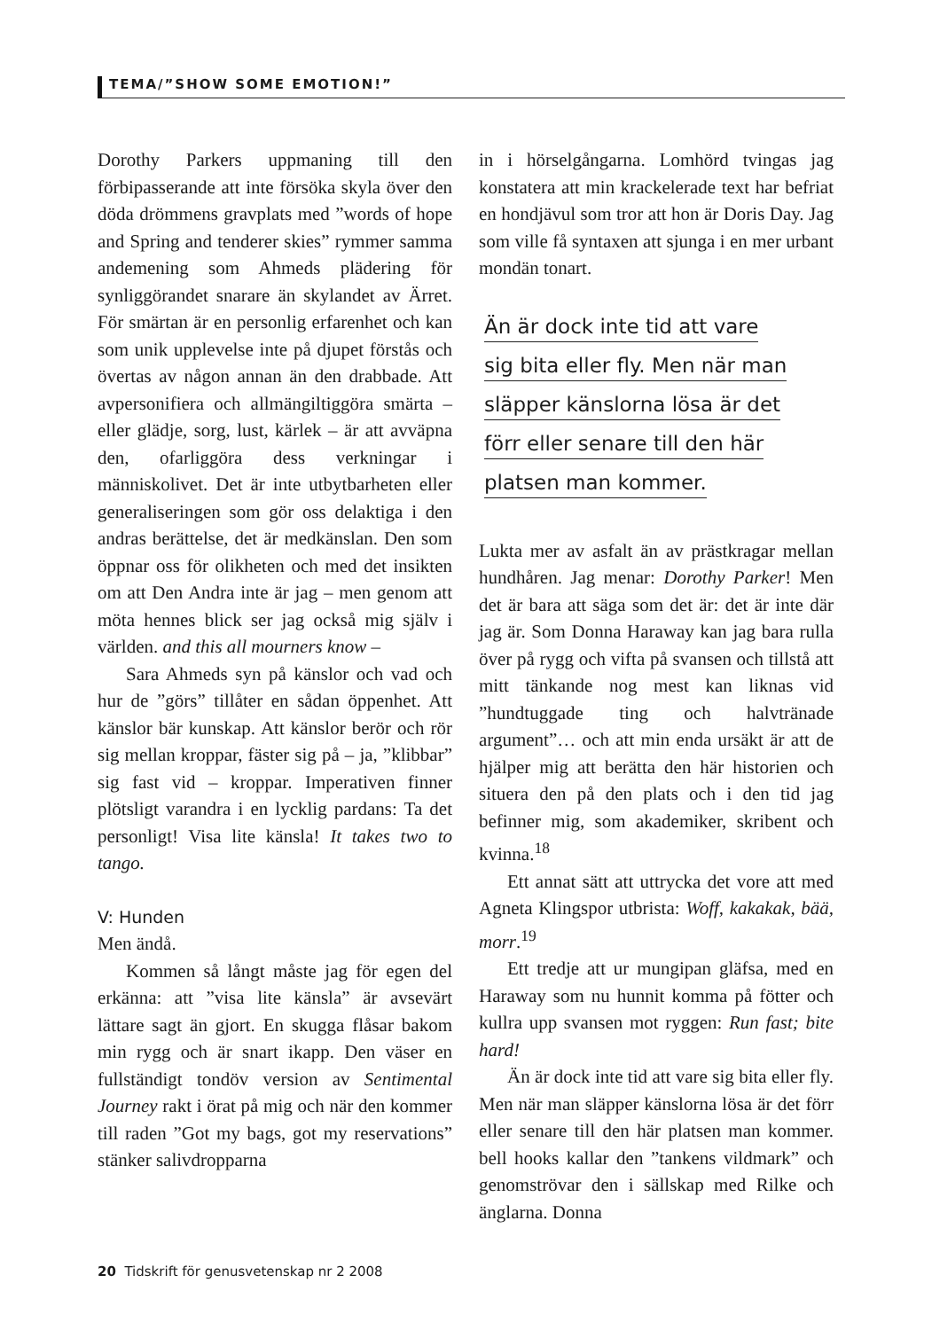TEMA/”SHOW SOME EMOTION!”
Dorothy Parkers uppmaning till den förbipasserande att inte försöka skyla över den döda drömmens gravplats med ”words of hope and Spring and tenderer skies” rymmer samma andemening som Ahmeds plädering för synliggörandet snarare än skylandet av Ärret. För smärtan är en personlig erfarenhet och kan som unik upplevelse inte på djupet förstås och övertas av någon annan än den drabbade. Att avpersonifiera och allmängiltiggöra smärta – eller glädje, sorg, lust, kärlek – är att avväpna den, ofarliggöra dess verkningar i människolivet. Det är inte utbytbarheten eller generaliseringen som gör oss delaktiga i den andras berättelse, det är medkänslan. Den som öppnar oss för olikheten och med det insikten om att Den Andra inte är jag – men genom att möta hennes blick ser jag också mig själv i världen. and this all mourners know –
Sara Ahmeds syn på känslor och vad och hur de ”görs” tillåter en sådan öppenhet. Att känslor bär kunskap. Att känslor berör och rör sig mellan kroppar, fäster sig på – ja, ”klibbar” sig fast vid – kroppar. Imperativen finner plötsligt varandra i en lycklig pardans: Ta det personligt! Visa lite känsla! It takes two to tango.
V: Hunden
Men ändå.
Kommen så långt måste jag för egen del erkänna: att ”visa lite känsla” är avsevärt lättare sagt än gjort. En skugga flåsar bakom min rygg och är snart ikapp. Den väser en fullständigt tondöv version av Sentimental Journey rakt i örat på mig och när den kommer till raden ”Got my bags, got my reservations” stänker salivdropparna
in i hörselgångarna. Lomhörd tvingas jag konstatera att min krackelerade text har befriat en hondjävul som tror att hon är Doris Day. Jag som ville få syntaxen att sjunga i en mer urbant mondän tonart.
Än är dock inte tid att vare
sig bita eller fly. Men när man
släpper känslorna lösa är det
förr eller senare till den här
platsen man kommer.
Lukta mer av asfalt än av prästkragar mellan hundhåren. Jag menar: Dorothy Parker! Men det är bara att säga som det är: det är inte där jag är. Som Donna Haraway kan jag bara rulla över på rygg och vifta på svansen och tillstå att mitt tänkande nog mest kan liknas vid ”hundtuggade ting och halvtränade argument”… och att min enda ursäkt är att de hjälper mig att berätta den här historien och situera den på den plats och i den tid jag befinner mig, som akademiker, skribent och kvinna.<sup>18</sup>
Ett annat sätt att uttrycka det vore att med Agneta Klingspor utbrista: Woff, kakakak, bää, morr.<sup>19</sup>
Ett tredje att ur mungipan gläfsa, med en Haraway som nu hunnit komma på fötter och kullra upp svansen mot ryggen: Run fast; bite hard!
Än är dock inte tid att vare sig bita eller fly. Men när man släpper känslorna lösa är det förr eller senare till den här platsen man kommer. bell hooks kallar den ”tankens vildmark” och genomströvar den i sällskap med Rilke och änglarna. Donna
20 Tidskrift för genusvetenskap nr 2 2008